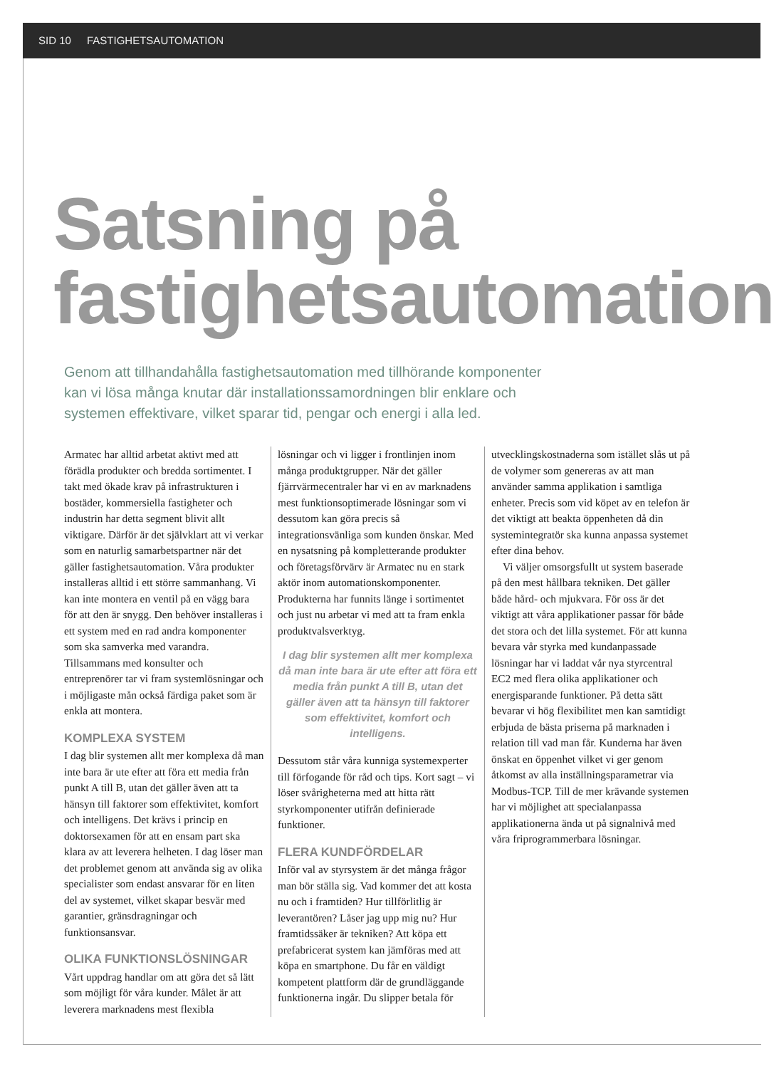SID 10 FASTIGHETSAUTOMATION
Satsning på
fastighetsautomation
Genom att tillhandahålla fastighetsautomation med tillhörande komponenter kan vi lösa många knutar där installationssamordningen blir enklare och systemen effektivare, vilket sparar tid, pengar och energi i alla led.
Armatec har alltid arbetat aktivt med att förädla produkter och bredda sortimentet. I takt med ökade krav på infrastrukturen i bostäder, kommersiella fastigheter och industrin har detta segment blivit allt viktigare. Därför är det självklart att vi verkar som en naturlig samarbetspartner när det gäller fastighetsautomation. Våra produkter installeras alltid i ett större sammanhang. Vi kan inte montera en ventil på en vägg bara för att den är snygg. Den behöver installeras i ett system med en rad andra komponenter som ska samverka med varandra. Tillsammans med konsulter och entreprenörer tar vi fram systemlösningar och i möjligaste mån också färdiga paket som är enkla att montera.
KOMPLEXA SYSTEM
I dag blir systemen allt mer komplexa då man inte bara är ute efter att föra ett media från punkt A till B, utan det gäller även att ta hänsyn till faktorer som effektivitet, komfort och intelligens. Det krävs i princip en doktorsexamen för att en ensam part ska klara av att leverera helheten. I dag löser man det problemet genom att använda sig av olika specialister som endast ansvarar för en liten del av systemet, vilket skapar besvär med garantier, gränsdragningar och funktionsansvar.
OLIKA FUNKTIONSLÖSNINGAR
Vårt uppdrag handlar om att göra det så lätt som möjligt för våra kunder. Målet är att leverera marknadens mest flexibla
lösningar och vi ligger i frontlinjen inom många produktgrupper. När det gäller fjärrvärmecentraler har vi en av marknadens mest funktionsoptimerade lösningar som vi dessutom kan göra precis så integrationsvänliga som kunden önskar. Med en nysatsning på kompletterande produkter och företagsförvärv är Armatec nu en stark aktör inom automationskomponenter. Produkterna har funnits länge i sortimentet och just nu arbetar vi med att ta fram enkla produktvalsverktyg.
I dag blir systemen allt mer komplexa då man inte bara är ute efter att föra ett media från punkt A till B, utan det gäller även att ta hänsyn till faktorer som effektivitet, komfort och intelligens.
Dessutom står våra kunniga systemexperter till förfogande för råd och tips. Kort sagt – vi löser svårigheterna med att hitta rätt styrkomponenter utifrån definierade funktioner.
FLERA KUNDFÖRDELAR
Inför val av styrsystem är det många frågor man bör ställa sig. Vad kommer det att kosta nu och i framtiden? Hur tillförlitlig är leverantören? Låser jag upp mig nu? Hur framtidssäker är tekniken? Att köpa ett prefabricerat system kan jämföras med att köpa en smartphone. Du får en väldigt kompetent plattform där de grundläggande funktionerna ingår. Du slipper betala för
utvecklingskostnaderna som istället slås ut på de volymer som genereras av att man använder samma applikation i samtliga enheter. Precis som vid köpet av en telefon är det viktigt att beakta öppenheten då din systemintegratör ska kunna anpassa systemet efter dina behov.
Vi väljer omsorgsfullt ut system baserade på den mest hållbara tekniken. Det gäller både hård- och mjukvara. För oss är det viktigt att våra applikationer passar för både det stora och det lilla systemet. För att kunna bevara vår styrka med kundanpassade lösningar har vi laddat vår nya styrcentral EC2 med flera olika applikationer och energisparande funktioner. På detta sätt bevarar vi hög flexibilitet men kan samtidigt erbjuda de bästa priserna på marknaden i relation till vad man får. Kunderna har även önskat en öppenhet vilket vi ger genom åtkomst av alla inställningsparametrar via Modbus-TCP. Till de mer krävande systemen har vi möjlighet att specialanpassa applikationerna ända ut på signalnivå med våra friprogrammerbara lösningar.